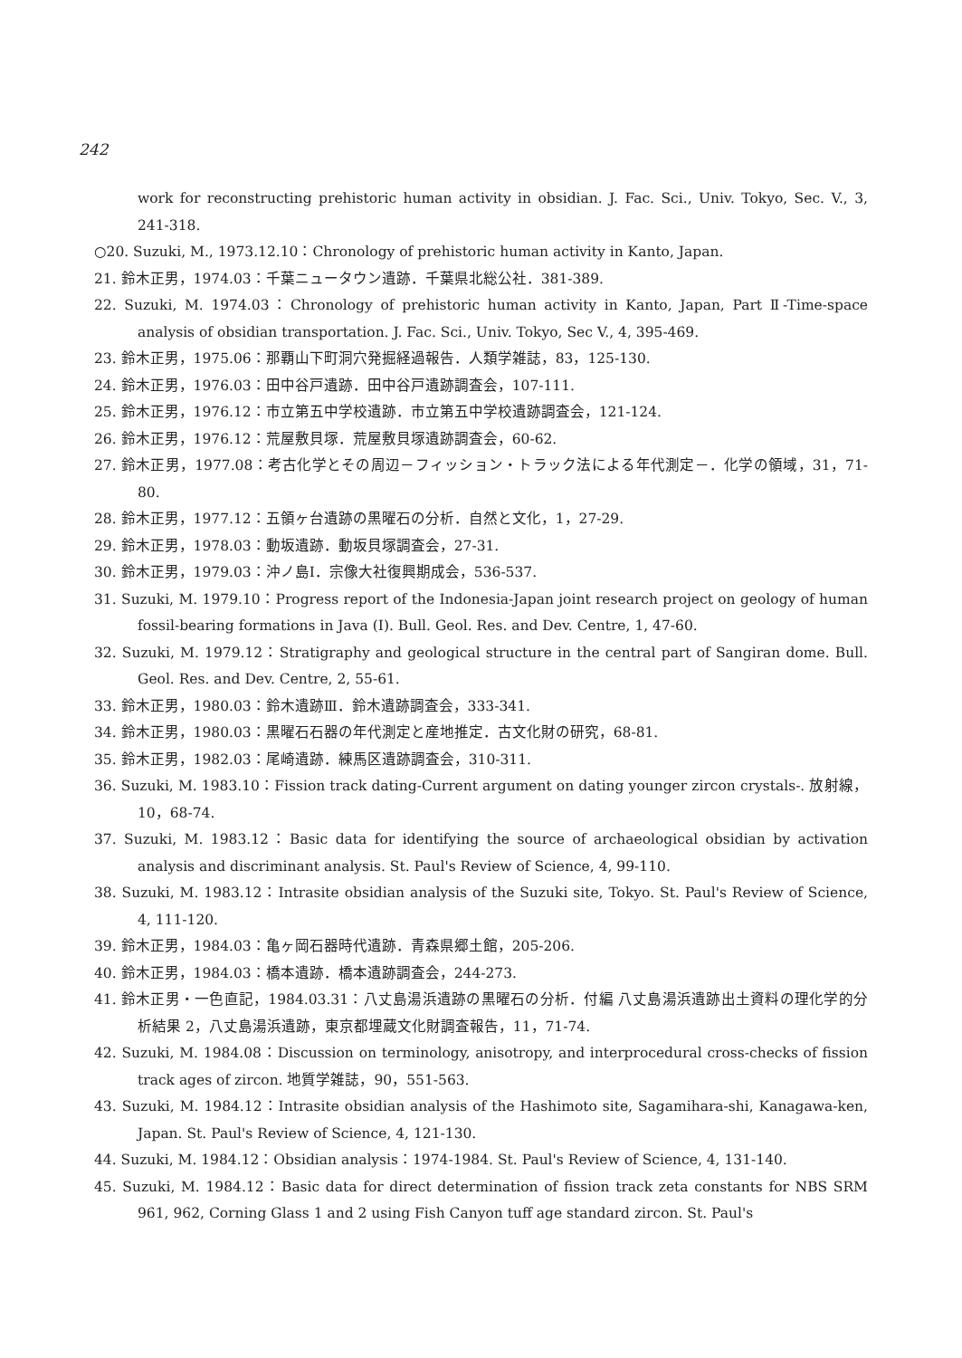242
work for reconstructing prehistoric human activity in obsidian. J. Fac. Sci., Univ. Tokyo, Sec. V., 3, 241-318.
○20. Suzuki, M., 1973.12.10：Chronology of prehistoric human activity in Kanto, Japan.
21. 鈴木正男，1974.03：千葉ニュータウン遺跡．千葉県北総公社．381-389.
22. Suzuki, M. 1974.03：Chronology of prehistoric human activity in Kanto, Japan, Part Ⅱ-Time-space analysis of obsidian transportation. J. Fac. Sci., Univ. Tokyo, Sec V., 4, 395-469.
23. 鈴木正男，1975.06：那覇山下町洞穴発掘経過報告．人類学雑誌，83，125-130.
24. 鈴木正男，1976.03：田中谷戸遺跡．田中谷戸遺跡調査会，107-111.
25. 鈴木正男，1976.12：市立第五中学校遺跡．市立第五中学校遺跡調査会，121-124.
26. 鈴木正男，1976.12：荒屋敷貝塚．荒屋敷貝塚遺跡調査会，60-62.
27. 鈴木正男，1977.08：考古化学とその周辺－フィッション・トラック法による年代測定－．化学の領域，31，71-80.
28. 鈴木正男，1977.12：五領ヶ台遺跡の黒曜石の分析．自然と文化，1，27-29.
29. 鈴木正男，1978.03：動坂遺跡．動坂貝塚調査会，27-31.
30. 鈴木正男，1979.03：沖ノ島Ⅰ．宗像大社復興期成会，536-537.
31. Suzuki, M. 1979.10：Progress report of the Indonesia-Japan joint research project on geology of human fossil-bearing formations in Java (Ⅰ). Bull. Geol. Res. and Dev. Centre, 1, 47-60.
32. Suzuki, M. 1979.12：Stratigraphy and geological structure in the central part of Sangiran dome. Bull. Geol. Res. and Dev. Centre, 2, 55-61.
33. 鈴木正男，1980.03：鈴木遺跡Ⅲ．鈴木遺跡調査会，333-341.
34. 鈴木正男，1980.03：黒曜石石器の年代測定と産地推定．古文化財の研究，68-81.
35. 鈴木正男，1982.03：尾崎遺跡．練馬区遺跡調査会，310-311.
36. Suzuki, M. 1983.10：Fission track dating-Current argument on dating younger zircon crystals-. 放射線，10，68-74.
37. Suzuki, M. 1983.12：Basic data for identifying the source of archaeological obsidian by activation analysis and discriminant analysis. St. Paul's Review of Science, 4, 99-110.
38. Suzuki, M. 1983.12：Intrasite obsidian analysis of the Suzuki site, Tokyo. St. Paul's Review of Science, 4, 111-120.
39. 鈴木正男，1984.03：亀ヶ岡石器時代遺跡．青森県郷土館，205-206.
40. 鈴木正男，1984.03：橋本遺跡．橋本遺跡調査会，244-273.
41. 鈴木正男・一色直記，1984.03.31：八丈島湯浜遺跡の黒曜石の分析．付編 八丈島湯浜遺跡出土資料の理化学的分析結果 2，八丈島湯浜遺跡，東京都埋蔵文化財調査報告，11，71-74.
42. Suzuki, M. 1984.08：Discussion on terminology, anisotropy, and interprocedural cross-checks of fission track ages of zircon. 地質学雑誌，90，551-563.
43. Suzuki, M. 1984.12：Intrasite obsidian analysis of the Hashimoto site, Sagamihara-shi, Kanagawa-ken, Japan. St. Paul's Review of Science, 4, 121-130.
44. Suzuki, M. 1984.12：Obsidian analysis：1974-1984. St. Paul's Review of Science, 4, 131-140.
45. Suzuki, M. 1984.12：Basic data for direct determination of fission track zeta constants for NBS SRM 961, 962, Corning Glass 1 and 2 using Fish Canyon tuff age standard zircon. St. Paul's